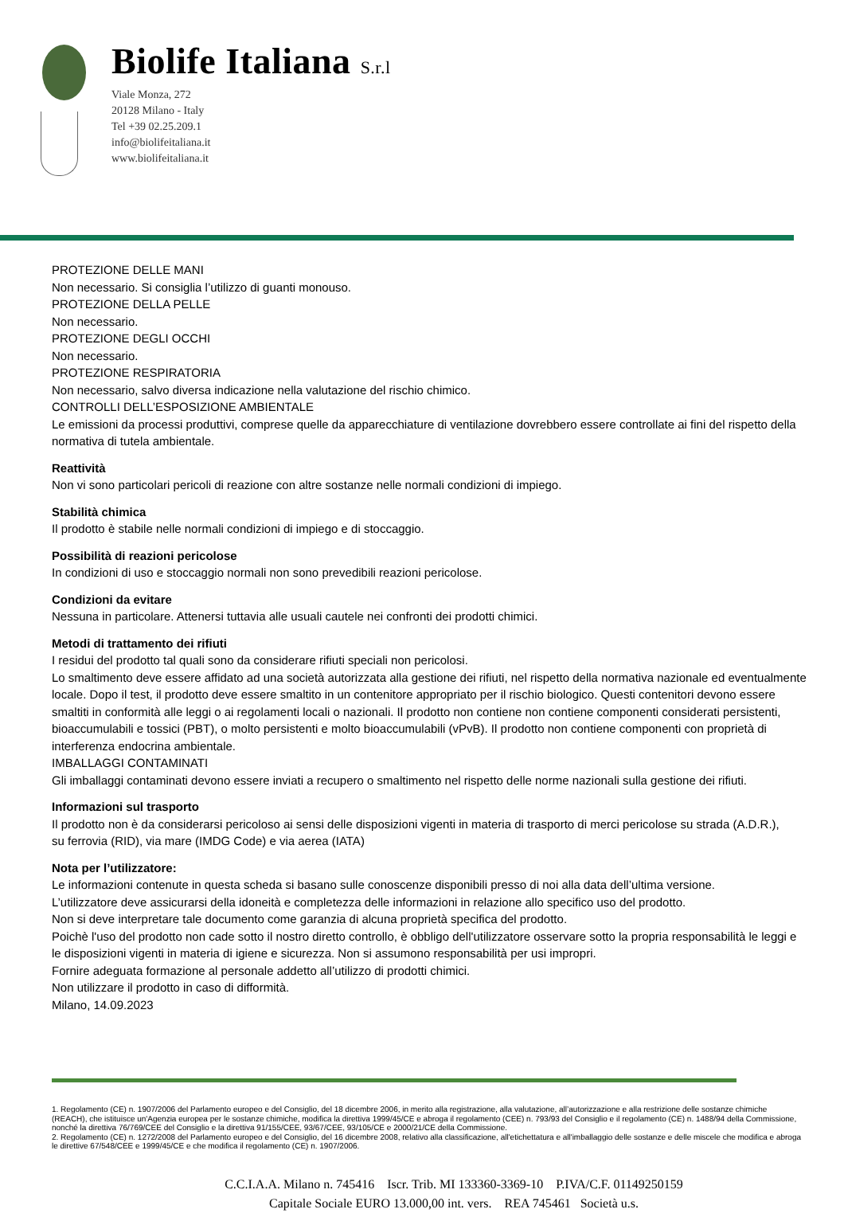Biolife Italiana S.r.l
Viale Monza, 272
20128 Milano - Italy
Tel +39 02.25.209.1
info@biolifeitaliana.it
www.biolifeitaliana.it
PROTEZIONE DELLE MANI
Non necessario. Si consiglia l’utilizzo di guanti monouso.
PROTEZIONE DELLA PELLE
Non necessario.
PROTEZIONE DEGLI OCCHI
Non necessario.
PROTEZIONE RESPIRATORIA
Non necessario, salvo diversa indicazione nella valutazione del rischio chimico.
CONTROLLI DELL’ESPOSIZIONE AMBIENTALE
Le emissioni da processi produttivi, comprese quelle da apparecchiature di ventilazione dovrebbero essere controllate ai fini del rispetto della normativa di tutela ambientale.
Reattività
Non vi sono particolari pericoli di reazione con altre sostanze nelle normali condizioni di impiego.
Stabilità chimica
Il prodotto è stabile nelle normali condizioni di impiego e di stoccaggio.
Possibilità di reazioni pericolose
In condizioni di uso e stoccaggio normali non sono prevedibili reazioni pericolose.
Condizioni da evitare
Nessuna in particolare. Attenersi tuttavia alle usuali cautele nei confronti dei prodotti chimici.
Metodi di trattamento dei rifiuti
I residui del prodotto tal quali sono da considerare rifiuti speciali non pericolosi.
Lo smaltimento deve essere affidato ad una società autorizzata alla gestione dei rifiuti, nel rispetto della normativa nazionale ed eventualmente locale. Dopo il test, il prodotto deve essere smaltito in un contenitore appropriato per il rischio biologico. Questi contenitori devono essere smaltiti in conformità alle leggi o ai regolamenti locali o nazionali. Il prodotto non contiene non contiene componenti considerati persistenti, bioaccumulabili e tossici (PBT), o molto persistenti e molto bioaccumulabili (vPvB). Il prodotto non contiene componenti con proprietà di interferenza endocrina ambientale.
IMBALLAGGI CONTAMINATI
Gli imballaggi contaminati devono essere inviati a recupero o smaltimento nel rispetto delle norme nazionali sulla gestione dei rifiuti.
Informazioni sul trasporto
Il prodotto non è da considerarsi pericoloso ai sensi delle disposizioni vigenti in materia di trasporto di merci pericolose su strada (A.D.R.),
su ferrovia (RID), via mare (IMDG Code) e via aerea (IATA)
Nota per l’utilizzatore:
Le informazioni contenute in questa scheda si basano sulle conoscenze disponibili presso di noi alla data dell’ultima versione.
L’utilizzatore deve assicurarsi della idoneità e completezza delle informazioni in relazione allo specifico uso del prodotto.
Non si deve interpretare tale documento come garanzia di alcuna proprietà specifica del prodotto.
Poichè l'uso del prodotto non cade sotto il nostro diretto controllo, è obbligo dell'utilizzatore osservare sotto la propria responsabilità le leggi e le disposizioni vigenti in materia di igiene e sicurezza. Non si assumono responsabilità per usi impropri.
Fornire adeguata formazione al personale addetto all’utilizzo di prodotti chimici.
Non utilizzare il prodotto in caso di difformità.
Milano, 14.09.2023
1. Regolamento (CE) n. 1907/2006 del Parlamento europeo e del Consiglio, del 18 dicembre 2006, in merito alla registrazione, alla valutazione, all’autorizzazione e alla restrizione delle sostanze chimiche (REACH), che istituisce un'Agenzia europea per le sostanze chimiche, modifica la direttiva 1999/45/CE e abroga il regolamento (CEE) n. 793/93 del Consiglio e il regolamento (CE) n. 1488/94 della Commissione, nonché la direttiva 76/769/CEE del Consiglio e la direttiva 91/155/CEE, 93/67/CEE, 93/105/CE e 2000/21/CE della Commissione.
2. Regolamento (CE) n. 1272/2008 del Parlamento europeo e del Consiglio, del 16 dicembre 2008, relativo alla classificazione, all'etichettatura e all'imballaggio delle sostanze e delle miscele che modifica e abroga le direttive 67/548/CEE e 1999/45/CE e che modifica il regolamento (CE) n. 1907/2006.
C.C.I.A.A. Milano n. 745416 Iscr. Trib. MI 133360-3369-10 P.IVA/C.F. 01149250159
Capitale Sociale EURO 13.000,00 int. vers. REA 745461 Società u.s.